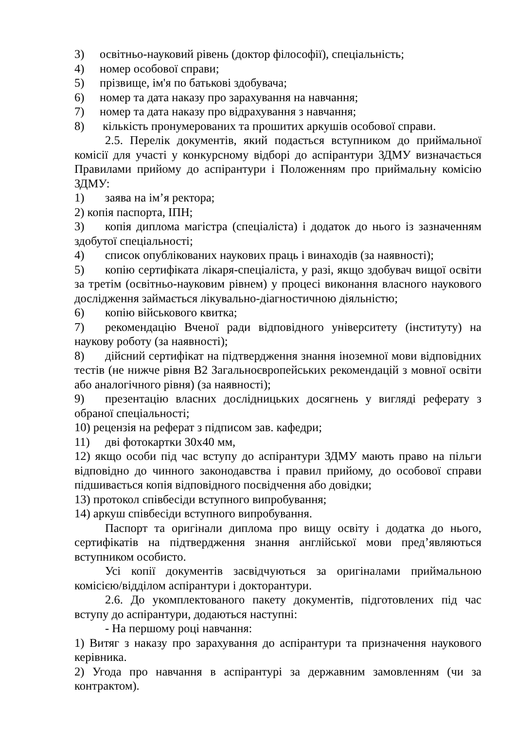3) освітньо-науковий рівень (доктор філософії), спеціальність;
4) номер особової справи;
5) прізвище, ім'я по батькові здобувача;
6) номер та дата наказу про зарахування на навчання;
7) номер та дата наказу про відрахування з навчання;
8) кількість пронумерованих та прошитих аркушів особової справи.
2.5. Перелік документів, який подається вступником до приймальної комісії для участі у конкурсному відборі до аспірантури ЗДМУ визначається Правилами прийому до аспірантури і Положенням про приймальну комісію ЗДМУ:
1) заява на ім’я ректора;
2) копія паспорта, ІПН;
3) копія диплома магістра (спеціаліста) і додаток до нього із зазначенням здобутої спеціальності;
4) список опублікованих наукових праць і винаходів (за наявності);
5) копію сертифіката лікаря-спеціаліста, у разі, якщо здобувач вищої освіти за третім (освітньо-науковим рівнем) у процесі виконання власного наукового дослідження займається лікувально-діагностичною діяльністю;
6) копію військового квитка;
7) рекомендацію Вченої ради відповідного університету (інституту) на наукову роботу (за наявності);
8) дійсний сертифікат на підтвердження знання іноземної мови відповідних тестів (не нижче рівня В2 Загальноєвропейських рекомендацій з мовної освіти або аналогічного рівня) (за наявності);
9) презентацію власних дослідницьких досягнень у вигляді реферату з обраної спеціальності;
10) рецензія на реферат з підписом зав. кафедри;
11) дві фотокартки 30х40 мм,
12) якщо особи під час вступу до аспірантури ЗДМУ мають право на пільги відповідно до чинного законодавства і правил прийому, до особової справи підшивається копія відповідного посвідчення або довідки;
13) протокол співбесіди вступного випробування;
14) аркуш співбесіди вступного випробування.
Паспорт та оригінали диплома про вищу освіту і додатка до нього, сертифікатів на підтвердження знання англійської мови пред’являються вступником особисто.
Усі копії документів засвідчуються за оригіналами приймальною комісією/відділом аспірантури і докторантури.
2.6. До укомплектованого пакету документів, підготовлених під час вступу до аспірантури, додаються наступні:
- На першому році навчання:
1) Витяг з наказу про зарахування до аспірантури та призначення наукового керівника.
2) Угода про навчання в аспірантурі за державним замовленням (чи за контрактом).